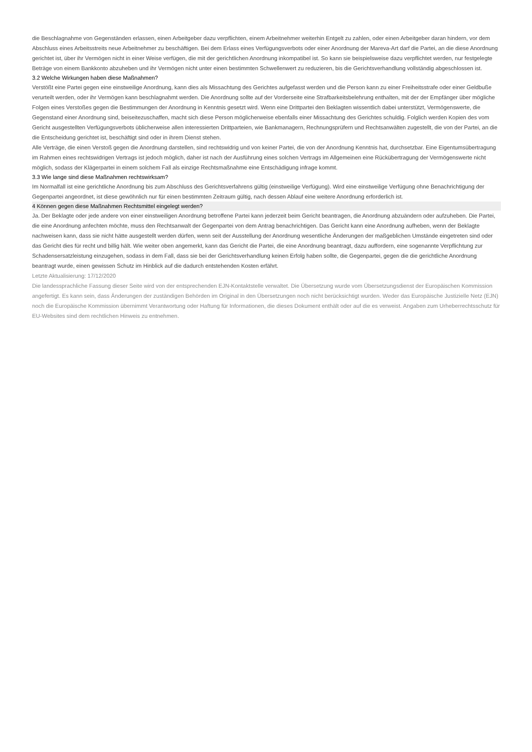die Beschlagnahme von Gegenständen erlassen, einen Arbeitgeber dazu verpflichten, einem Arbeitnehmer weiterhin Entgelt zu zahlen, oder einen Arbeitgeber daran hindern, vor dem Abschluss eines Arbeitsstreits neue Arbeitnehmer zu beschäftigen. Bei dem Erlass eines Verfügungsverbots oder einer Anordnung der Mareva-Art darf die Partei, an die diese Anordnung gerichtet ist, über ihr Vermögen nicht in einer Weise verfügen, die mit der gerichtlichen Anordnung inkompatibel ist. So kann sie beispielsweise dazu verpflichtet werden, nur festgelegte Beträge von einem Bankkonto abzuheben und ihr Vermögen nicht unter einen bestimmten Schwellenwert zu reduzieren, bis die Gerichtsverhandlung vollständig abgeschlossen ist.
3.2 Welche Wirkungen haben diese Maßnahmen?
Verstößt eine Partei gegen eine einstweilige Anordnung, kann dies als Missachtung des Gerichtes aufgefasst werden und die Person kann zu einer Freiheitsstrafe oder einer Geldbuße verurteilt werden, oder ihr Vermögen kann beschlagnahmt werden. Die Anordnung sollte auf der Vorderseite eine Strafbarkeitsbelehrung enthalten, mit der der Empfänger über mögliche Folgen eines Verstoßes gegen die Bestimmungen der Anordnung in Kenntnis gesetzt wird. Wenn eine Drittpartei den Beklagten wissentlich dabei unterstützt, Vermögenswerte, die Gegenstand einer Anordnung sind, beiseitezuschaffen, macht sich diese Person möglicherweise ebenfalls einer Missachtung des Gerichtes schuldig. Folglich werden Kopien des vom Gericht ausgestellten Verfügungsverbots üblicherweise allen interessierten Drittparteien, wie Bankmanagern, Rechnungsprüfern und Rechtsanwälten zugestellt, die von der Partei, an die die Entscheidung gerichtet ist, beschäftigt sind oder in ihrem Dienst stehen.
Alle Verträge, die einen Verstoß gegen die Anordnung darstellen, sind rechtswidrig und von keiner Partei, die von der Anordnung Kenntnis hat, durchsetzbar. Eine Eigentumsübertragung im Rahmen eines rechtswidrigen Vertrags ist jedoch möglich, daher ist nach der Ausführung eines solchen Vertrags im Allgemeinen eine Rückübertragung der Vermögenswerte nicht möglich, sodass der Klägerpartei in einem solchem Fall als einzige Rechtsmaßnahme eine Entschädigung infrage kommt.
3.3 Wie lange sind diese Maßnahmen rechtswirksam?
Im Normalfall ist eine gerichtliche Anordnung bis zum Abschluss des Gerichtsverfahrens gültig (einstweilige Verfügung). Wird eine einstweilige Verfügung ohne Benachrichtigung der Gegenpartei angeordnet, ist diese gewöhnlich nur für einen bestimmten Zeitraum gültig, nach dessen Ablauf eine weitere Anordnung erforderlich ist.
4 Können gegen diese Maßnahmen Rechtsmittel eingelegt werden?
Ja. Der Beklagte oder jede andere von einer einstweiligen Anordnung betroffene Partei kann jederzeit beim Gericht beantragen, die Anordnung abzuändern oder aufzuheben. Die Partei, die eine Anordnung anfechten möchte, muss den Rechtsanwalt der Gegenpartei von dem Antrag benachrichtigen. Das Gericht kann eine Anordnung aufheben, wenn der Beklagte nachweisen kann, dass sie nicht hätte ausgestellt werden dürfen, wenn seit der Ausstellung der Anordnung wesentliche Änderungen der maßgeblichen Umstände eingetreten sind oder das Gericht dies für recht und billig hält. Wie weiter oben angemerkt, kann das Gericht die Partei, die eine Anordnung beantragt, dazu auffordern, eine sogenannte Verpflichtung zur Schadensersatzleistung einzugehen, sodass in dem Fall, dass sie bei der Gerichtsverhandlung keinen Erfolg haben sollte, die Gegenpartei, gegen die die gerichtliche Anordnung beantragt wurde, einen gewissen Schutz im Hinblick auf die dadurch entstehenden Kosten erfährt.
Letzte Aktualisierung: 17/12/2020
Die landessprachliche Fassung dieser Seite wird von der entsprechenden EJN-Kontaktstelle verwaltet. Die Übersetzung wurde vom Übersetzungsdienst der Europäischen Kommission angefertigt. Es kann sein, dass Änderungen der zuständigen Behörden im Original in den Übersetzungen noch nicht berücksichtigt wurden. Weder das Europäische Justizielle Netz (EJN) noch die Europäische Kommission übernimmt Verantwortung oder Haftung für Informationen, die dieses Dokument enthält oder auf die es verweist. Angaben zum Urheberrechtsschutz für EU-Websites sind dem rechtlichen Hinweis zu entnehmen.